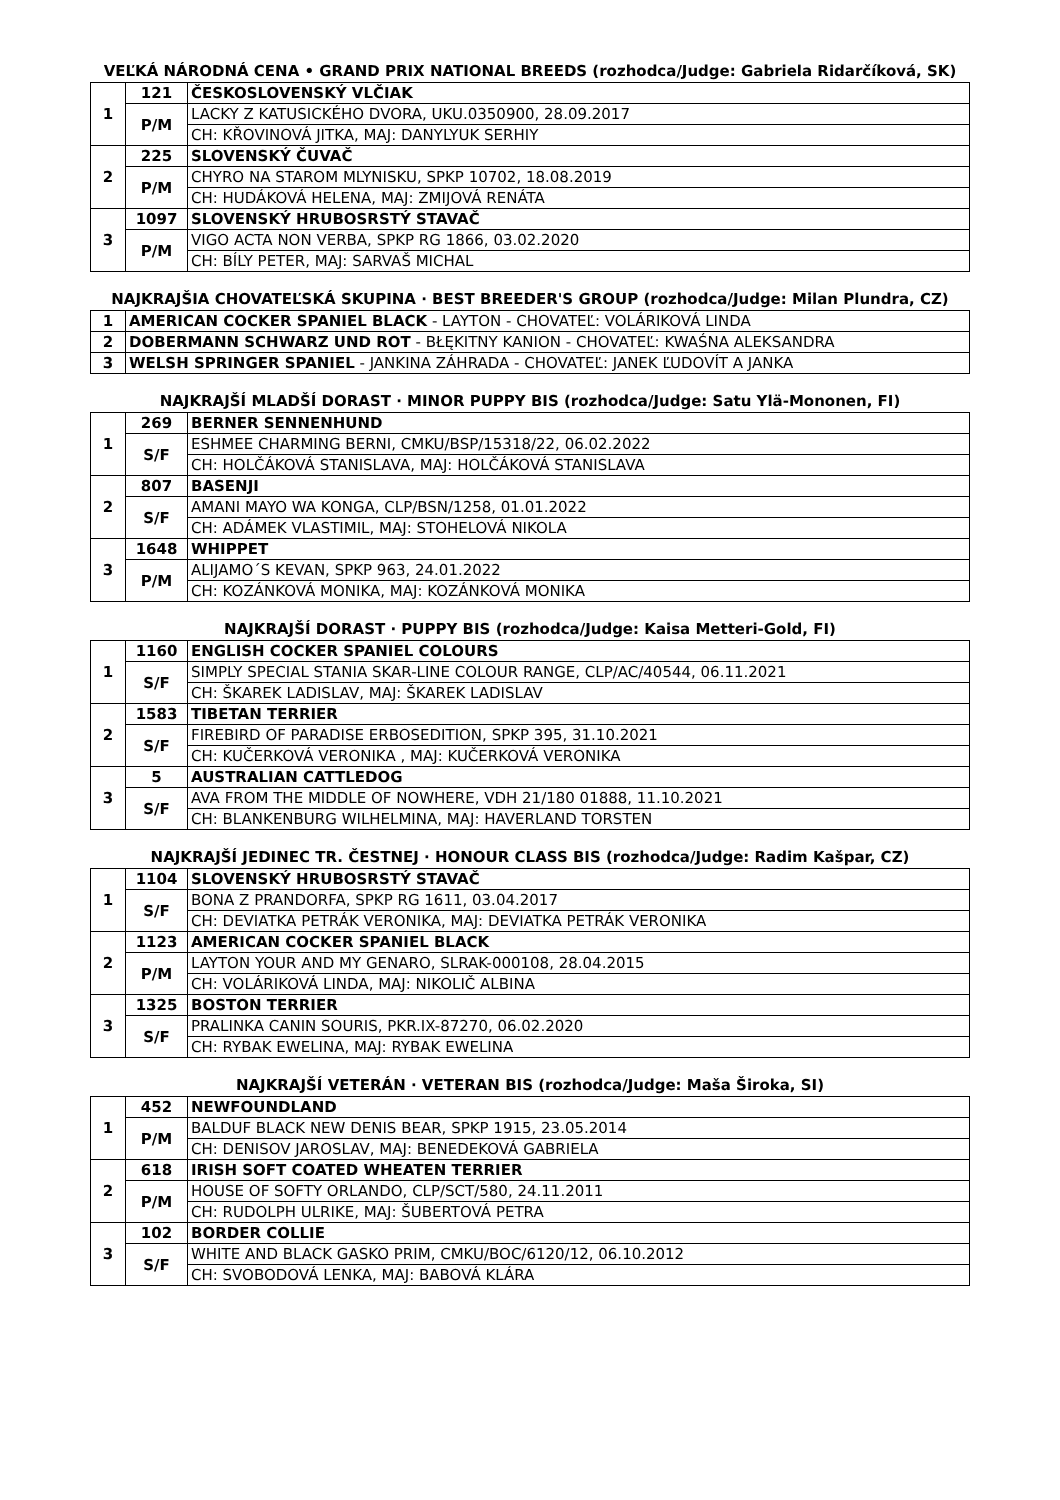VEĽKÁ NÁRODNÁ CENA • GRAND PRIX NATIONAL BREEDS (rozhodca/Judge: Gabriela Ridarčíková, SK)
| 1 | 121 | ČESKOSLOVENSKÝ VLČIAK |
| | P/M | LACKY Z KATUSICKÉHO DVORA, UKU.0350900, 28.09.2017 |
| | | CH: KŘOVINOVÁ JITKA, MAJ: DANYLYUK SERHIY |
| 2 | 225 | SLOVENSKÝ ČUVAČ |
| | P/M | CHYRO NA STAROM MLYNISKU, SPKP 10702, 18.08.2019 |
| | | CH: HUDÁKOVÁ HELENA, MAJ: ZMIJOVÁ RENÁTA |
| 3 | 1097 | SLOVENSKÝ HRUBOSRSTÝ STAVAČ |
| | P/M | VIGO ACTA NON VERBA, SPKP RG 1866, 03.02.2020 |
| | | CH: BÍLY PETER, MAJ: SARVAŠ MICHAL |
NAJKRAJŠIA CHOVATEĽSKÁ SKUPINA · BEST BREEDER'S GROUP (rozhodca/Judge: Milan Plundra, CZ)
| 1 | AMERICAN COCKER SPANIEL BLACK - LAYTON - CHOVATEĽ: VOLÁRIKOVÁ LINDA |
| 2 | DOBERMANN SCHWARZ UND ROT - BŁĘKITNY KANION - CHOVATEĽ: KWAŚNA ALEKSANDRA |
| 3 | WELSH SPRINGER SPANIEL - JANKINA ZÁHRADA - CHOVATEĽ: JANEK ĽUDOVÍT A JANKA |
NAJKRAJŠÍ MLADŠÍ DORAST · MINOR PUPPY BIS (rozhodca/Judge: Satu Ylä-Mononen, FI)
| 1 | 269 | BERNER SENNENHUND |
| | S/F | ESHMEE CHARMING BERNI, CMKU/BSP/15318/22, 06.02.2022 |
| | | CH: HOLČÁKOVÁ STANISLAVA, MAJ: HOLČÁKOVÁ STANISLAVA |
| 2 | 807 | BASENJI |
| | S/F | AMANI MAYO WA KONGA, CLP/BSN/1258, 01.01.2022 |
| | | CH: ADÁMEK VLASTIMIL, MAJ: STOHELOVÁ NIKOLA |
| 3 | 1648 | WHIPPET |
| | P/M | ALIJAMO´S KEVAN, SPKP 963, 24.01.2022 |
| | | CH: KOZÁNKOVÁ MONIKA, MAJ: KOZÁNKOVÁ MONIKA |
NAJKRAJŠÍ DORAST · PUPPY BIS (rozhodca/Judge: Kaisa Metteri-Gold, FI)
| 1 | 1160 | ENGLISH COCKER SPANIEL COLOURS |
| | S/F | SIMPLY SPECIAL STANIA SKAR-LINE COLOUR RANGE, CLP/AC/40544, 06.11.2021 |
| | | CH: ŠKAREK LADISLAV, MAJ: ŠKAREK LADISLAV |
| 2 | 1583 | TIBETAN TERRIER |
| | S/F | FIREBIRD OF PARADISE ERBOSEDITION, SPKP 395, 31.10.2021 |
| | | CH: KUČERKOVÁ VERONIKA , MAJ: KUČERKOVÁ VERONIKA |
| 3 | 5 | AUSTRALIAN CATTLEDOG |
| | S/F | AVA FROM THE MIDDLE OF NOWHERE, VDH 21/180 01888, 11.10.2021 |
| | | CH: BLANKENBURG WILHELMINA, MAJ: HAVERLAND TORSTEN |
NAJKRAJŠÍ JEDINEC TR. ČESTNEJ · HONOUR CLASS BIS (rozhodca/Judge: Radim Kašpar, CZ)
| 1 | 1104 | SLOVENSKÝ HRUBOSRSTÝ STAVAČ |
| | S/F | BONA Z PRANDORFA, SPKP RG 1611, 03.04.2017 |
| | | CH: DEVIATKA PETRÁK VERONIKA, MAJ: DEVIATKA PETRÁK VERONIKA |
| 2 | 1123 | AMERICAN COCKER SPANIEL BLACK |
| | P/M | LAYTON YOUR AND MY GENARO, SLRAK-000108, 28.04.2015 |
| | | CH: VOLÁRIKOVÁ LINDA, MAJ: NIKOLIČ ALBINA |
| 3 | 1325 | BOSTON TERRIER |
| | S/F | PRALINKA CANIN SOURIS, PKR.IX-87270, 06.02.2020 |
| | | CH: RYBAK EWELINA, MAJ: RYBAK EWELINA |
NAJKRAJŠÍ VETERÁN · VETERAN BIS (rozhodca/Judge: Maša Široka, SI)
| 1 | 452 | NEWFOUNDLAND |
| | P/M | BALDUF BLACK NEW DENIS BEAR, SPKP 1915, 23.05.2014 |
| | | CH: DENISOV JAROSLAV, MAJ: BENEDEKOVÁ GABRIELA |
| 2 | 618 | IRISH SOFT COATED WHEATEN TERRIER |
| | P/M | HOUSE OF SOFTY ORLANDO, CLP/SCT/580, 24.11.2011 |
| | | CH: RUDOLPH ULRIKE, MAJ: ŠUBERTOVÁ PETRA |
| 3 | 102 | BORDER COLLIE |
| | S/F | WHITE AND BLACK GASKO PRIM, CMKU/BOC/6120/12, 06.10.2012 |
| | | CH: SVOBODOVÁ LENKA, MAJ: BABOVÁ KLÁRA |